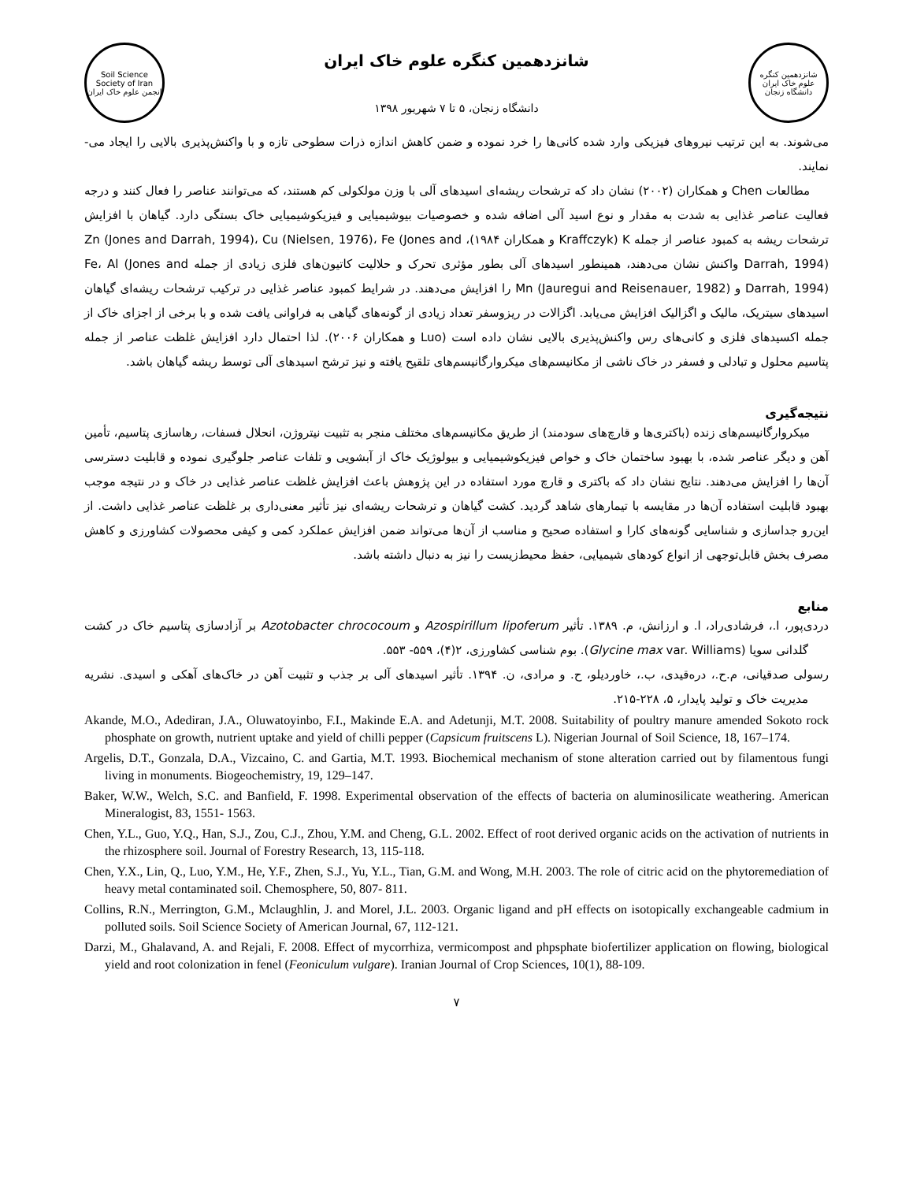Soil Science Society of Iran
انجمن علوم خاک ایران
شانزدهمین کنگره علوم خاک ایران
دانشگاه زنجان، ۵ تا ۷ شهریور ۱۳۹۸
شانزدهمین کنگره علوم خاک ایران
دانشگاه زنجان
می‌شوند. به این ترتیب نیروهای فیزیکی وارد شده کانی‌ها را خرد نموده و ضمن کاهش اندازه ذرات سطوحی تازه و با واکنش‌پذیری بالایی را ایجاد می-نمایند.
مطالعات Chen و همکاران (۲۰۰۲) نشان داد که ترشحات ریشه‌ای اسیدهای آلی با وزن مولکولی کم هستند، که می‌توانند عناصر را فعال کنند و درجه فعالیت عناصر غذایی به شدت به مقدار و نوع اسید آلی اضافه شده و خصوصیات بیوشیمیایی و فیزیکوشیمیایی خاک بستگی دارد. گیاهان با افزایش ترشحات ریشه به کمبود عناصر از جمله K (Kraffczyk و همکاران ۱۹۸۴)، Zn (Jones and Darrah, 1994)، Cu (Nielsen, 1976)، Fe (Jones and Darrah, 1994) واکنش نشان می‌دهند، همینطور اسیدهای آلی بطور مؤثری تحرک و حلالیت کاتیون‌های فلزی زیادی از جمله Fe، Al (Jones and Darrah, 1994) و Mn (Jauregui and Reisenauer, 1982) را افزایش می‌دهند. در شرایط کمبود عناصر غذایی در ترکیب ترشحات ریشه‌ای گیاهان اسیدهای سیتریک، مالیک و اگزالیک افزایش می‌یابد. اگزالات در ریزوسفر تعداد زیادی از گونه‌های گیاهی به فراوانی یافت شده و با برخی از اجزای خاک از جمله اکسیدهای فلزی و کانی‌های رس واکنش‌پذیری بالایی نشان داده است (Luo و همکاران ۲۰۰۶). لذا احتمال دارد افزایش غلظت عناصر از جمله پتاسیم محلول و تبادلی و فسفر در خاک ناشی از مکانیسم‌های میکروارگانیسم‌های تلقیح یافته و نیز ترشح اسیدهای آلی توسط ریشه گیاهان باشد.
نتیجه‌گیری
میکروارگانیسم‌های زنده (باکتری‌ها و قارچ‌های سودمند) از طریق مکانیسم‌های مختلف منجر به تثبیت نیتروژن، انحلال فسفات، رهاسازی پتاسیم، تأمین آهن و دیگر عناصر شده، با بهبود ساختمان خاک و خواص فیزیکوشیمیایی و بیولوژیک خاک از آبشویی و تلفات عناصر جلوگیری نموده و قابلیت دسترسی آن‌ها را افزایش می‌دهند. نتایج نشان داد که باکتری و قارچ مورد استفاده در این پژوهش باعث افزایش غلظت عناصر غذایی در خاک و در نتیجه موجب بهبود قابلیت استفاده آن‌ها در مقایسه با تیمارهای شاهد گردید. کشت گیاهان و ترشحات ریشه‌ای نیز تأثیر معنی‌داری بر غلظت عناصر غذایی داشت. از این‌رو جداسازی و شناسایی گونه‌های کارا و استفاده صحیح و مناسب از آن‌ها می‌تواند ضمن افزایش عملکرد کمی و کیفی محصولات کشاورزی و کاهش مصرف بخش قابل‌توجهی از انواع کودهای شیمیایی، حفظ محیط‌زیست را نیز به دنبال داشته باشد.
منابع
دردی‌پور، ا.، فرشادی‌راد، ا. و ارزانش، م. ۱۳۸۹. تأثیر Azospirillum lipoferum و Azotobacter chrococoum بر آزادسازی پتاسیم خاک در کشت گلدانی سویا (Glycine max var. Williams). بوم شناسی کشاورزی، ۲(۴)، ۵۵۹- ۵۵۳.
رسولی صدقیانی، م.ح.، درەقیدی، ب.، خاوردیلو، ح. و مرادی، ن. ۱۳۹۴. تأثیر اسیدهای آلی بر جذب و تثبیت آهن در خاک‌های آهکی و اسیدی. نشریه مدیریت خاک و تولید پایدار، ۵، ۲۲۸-۲۱۵.
Akande, M.O., Adediran, J.A., Oluwatoyinbo, F.I., Makinde E.A. and Adetunji, M.T. 2008. Suitability of poultry manure amended Sokoto rock phosphate on growth, nutrient uptake and yield of chilli pepper (Capsicum fruitscens L). Nigerian Journal of Soil Science, 18, 167–174.
Argelis, D.T., Gonzala, D.A., Vizcaino, C. and Gartia, M.T. 1993. Biochemical mechanism of stone alteration carried out by filamentous fungi living in monuments. Biogeochemistry, 19, 129–147.
Baker, W.W., Welch, S.C. and Banfield, F. 1998. Experimental observation of the effects of bacteria on aluminosilicate weathering. American Mineralogist, 83, 1551- 1563.
Chen, Y.L., Guo, Y.Q., Han, S.J., Zou, C.J., Zhou, Y.M. and Cheng, G.L. 2002. Effect of root derived organic acids on the activation of nutrients in the rhizosphere soil. Journal of Forestry Research, 13, 115-118.
Chen, Y.X., Lin, Q., Luo, Y.M., He, Y.F., Zhen, S.J., Yu, Y.L., Tian, G.M. and Wong, M.H. 2003. The role of citric acid on the phytoremediation of heavy metal contaminated soil. Chemosphere, 50, 807- 811.
Collins, R.N., Merrington, G.M., Mclaughlin, J. and Morel, J.L. 2003. Organic ligand and pH effects on isotopically exchangeable cadmium in polluted soils. Soil Science Society of American Journal, 67, 112-121.
Darzi, M., Ghalavand, A. and Rejali, F. 2008. Effect of mycorrhiza, vermicompost and phpsphate biofertilizer application on flowing, biological yield and root colonization in fenel (Feoniculum vulgare). Iranian Journal of Crop Sciences, 10(1), 88-109.
۷